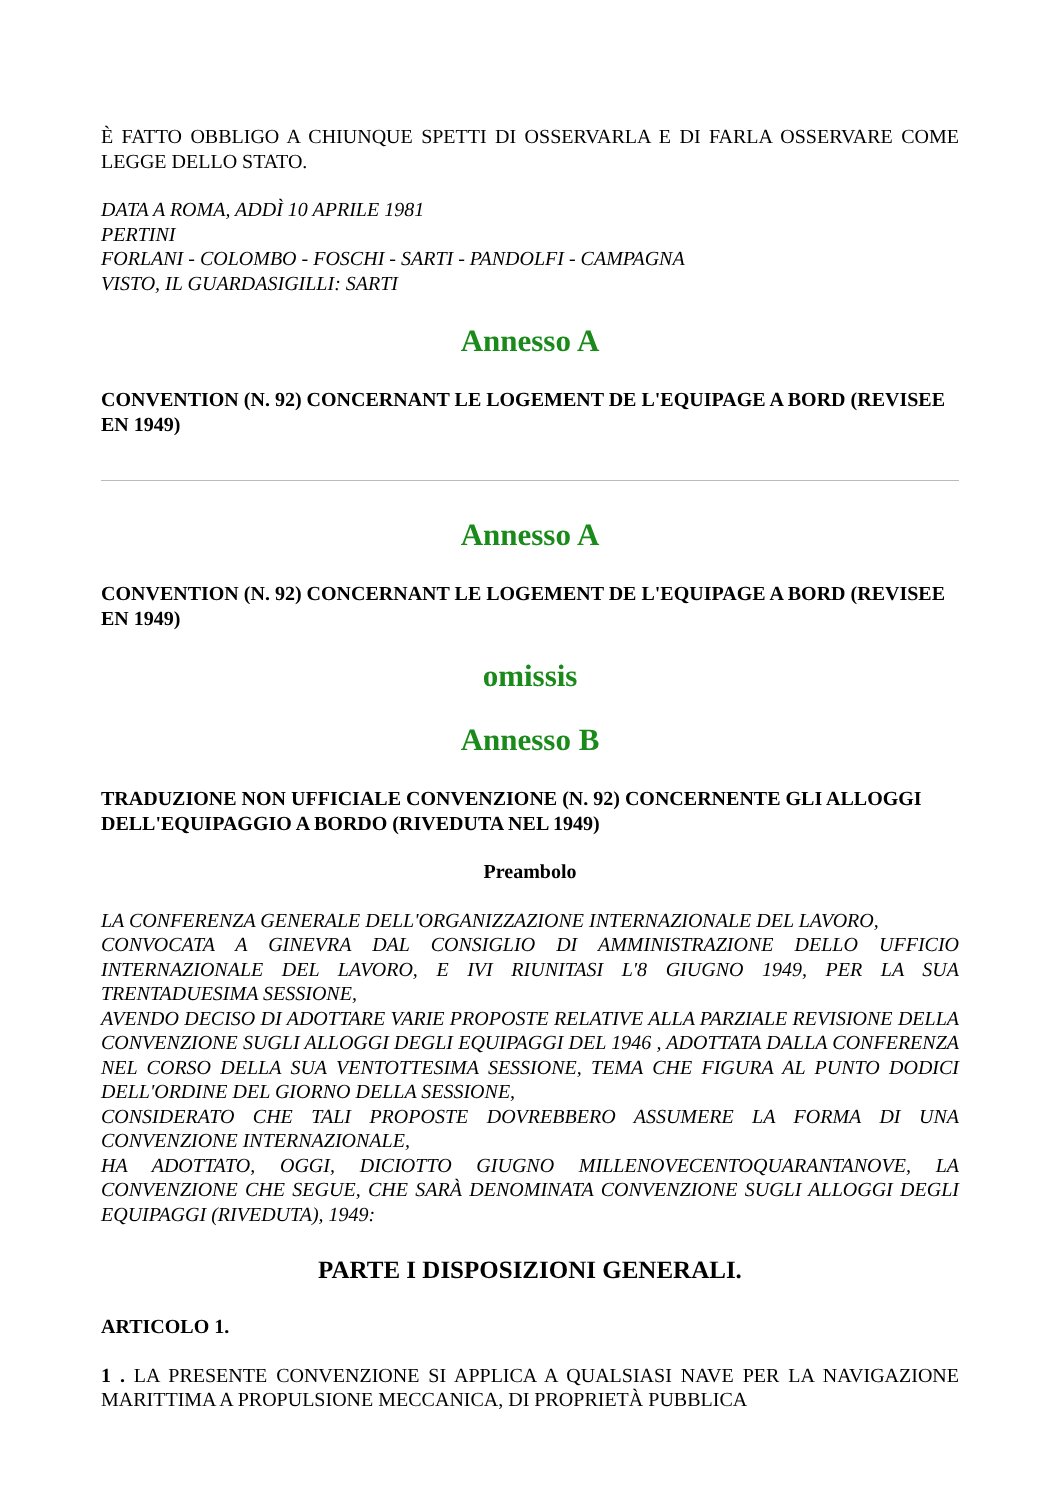È FATTO OBBLIGO A CHIUNQUE SPETTI DI OSSERVARLA E DI FARLA OSSERVARE COME LEGGE DELLO STATO.
DATA A ROMA, ADDÌ 10 APRILE 1981
PERTINI
FORLANI - COLOMBO - FOSCHI - SARTI - PANDOLFI - CAMPAGNA
VISTO, IL GUARDASIGILLI: SARTI
Annesso A
CONVENTION (N. 92) CONCERNANT LE LOGEMENT DE L'EQUIPAGE A BORD (REVISEE EN 1949)
Annesso A
CONVENTION (N. 92) CONCERNANT LE LOGEMENT DE L'EQUIPAGE A BORD (REVISEE EN 1949)
omissis
Annesso B
TRADUZIONE NON UFFICIALE CONVENZIONE (N. 92) CONCERNENTE GLI ALLOGGI DELL'EQUIPAGGIO A BORDO (RIVEDUTA NEL 1949)
Preambolo
LA CONFERENZA GENERALE DELL'ORGANIZZAZIONE INTERNAZIONALE DEL LAVORO,
CONVOCATA A GINEVRA DAL CONSIGLIO DI AMMINISTRAZIONE DELLO UFFICIO INTERNAZIONALE DEL LAVORO, E IVI RIUNITASI L'8 GIUGNO 1949, PER LA SUA TRENTADUESIMA SESSIONE,
AVENDO DECISO DI ADOTTARE VARIE PROPOSTE RELATIVE ALLA PARZIALE REVISIONE DELLA CONVENZIONE SUGLI ALLOGGI DEGLI EQUIPAGGI DEL 1946 , ADOTTATA DALLA CONFERENZA NEL CORSO DELLA SUA VENTOTTESIMA SESSIONE, TEMA CHE FIGURA AL PUNTO DODICI DELL'ORDINE DEL GIORNO DELLA SESSIONE,
CONSIDERATO CHE TALI PROPOSTE DOVREBBERO ASSUMERE LA FORMA DI UNA CONVENZIONE INTERNAZIONALE,
HA ADOTTATO, OGGI, DICIOTTO GIUGNO MILLENOVECENTOQUARANTANOVE, LA CONVENZIONE CHE SEGUE, CHE SARÀ DENOMINATA CONVENZIONE SUGLI ALLOGGI DEGLI EQUIPAGGI (RIVEDUTA), 1949:
PARTE I DISPOSIZIONI GENERALI.
ARTICOLO 1.
1 . LA PRESENTE CONVENZIONE SI APPLICA A QUALSIASI NAVE PER LA NAVIGAZIONE MARITTIMA A PROPULSIONE MECCANICA, DI PROPRIETÀ PUBBLICA